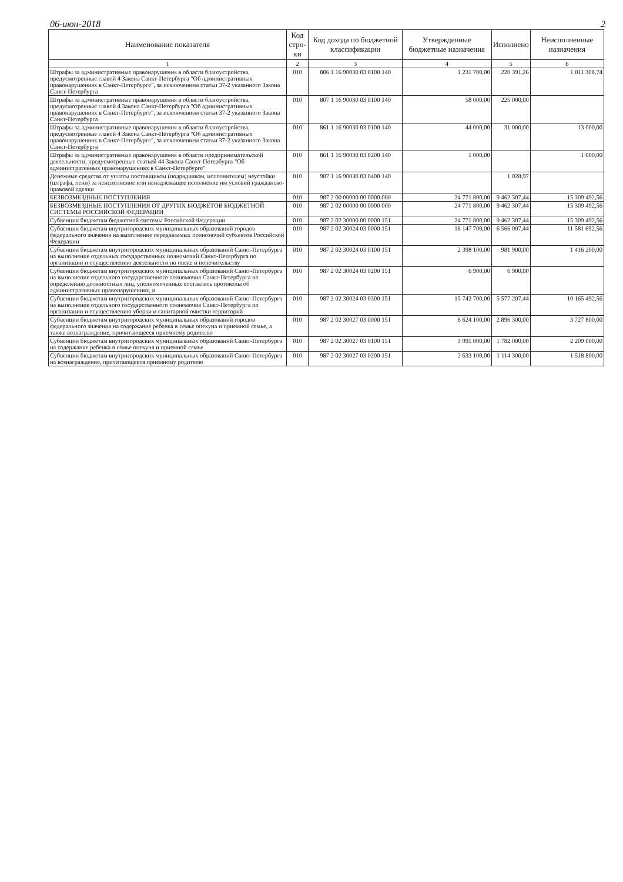06-июн-2018 2
| Наименование показателя | Код стро-ки | Код дохода по бюджетной классификации | Утвержденные бюджетные назначения | Исполнено | Неисполненные назначения |
| --- | --- | --- | --- | --- | --- |
| 1 | 2 | 3 | 4 | 5 | 6 |
| Штрафы за административные правонарушения в области благоустройства, предусмотренные главой 4 Закона Санкт-Петербурга "Об административных правонарушениях в Санкт-Петербурге", за исключением статьи 37-2 указанного Закона Санкт-Петербурга | 010 | 806 1 16 90030 03 0100 140 | 1 231 700,00 | 220 391,26 | 1 011 308,74 |
| Штрафы за административные правонарушения в области благоустройства, предусмотренные главой 4 Закона Санкт-Петербурга "Об административных правонарушениях в Санкт-Петербурге", за исключением статьи 37-2 указанного Закона Санкт-Петербурга | 010 | 807 1 16 90030 03 0100 140 | 58 000,00 | 225 000,00 | |
| Штрафы за административные правонарушения в области благоустройства, предусмотренные главой 4 Закона Санкт-Петербурга "Об административных правонарушениях в Санкт-Петербурге", за исключением статьи 37-2 указанного Закона Санкт-Петербурга | 010 | 861 1 16 90030 03 0100 140 | 44 000,00 | 31 000,00 | 13 000,00 |
| Штрафы за административные правонарушения в области предпринимательской деятельности, предусмотренные статьей 44 Закона Санкт-Петербурга "Об административных правонарушениях в Санкт-Петербурге" | 010 | 861 1 16 90030 03 0200 140 | 1 000,00 | | 1 000,00 |
| Денежные средства от уплаты поставщиком (подрядчиком, исполнителем) неустойки (штрафа, пени) за неисполнение или ненадлежащее исполнение им условий гражданско-правовой сделки | 010 | 987 1 16 90030 03 0400 140 | | 1 028,97 | |
| БЕЗВОЗМЕЗДНЫЕ ПОСТУПЛЕНИЯ | 010 | 987 2 00 00000 00 0000 000 | 24 771 800,00 | 9 462 307,44 | 15 309 492,56 |
| БЕЗВОЗМЕЗДНЫЕ ПОСТУПЛЕНИЯ ОТ ДРУГИХ БЮДЖЕТОВ БЮДЖЕТНОЙ СИСТЕМЫ РОССИЙСКОЙ ФЕДЕРАЦИИ | 010 | 987 2 02 00000 00 0000 000 | 24 771 800,00 | 9 462 307,44 | 15 309 492,56 |
| Субвенции бюджетам бюджетной системы Российской Федерации | 010 | 987 2 02 30000 00 0000 151 | 24 771 800,00 | 9 462 307,44 | 15 309 492,56 |
| Субвенции бюджетам внутригородских муниципальных образований городов федерального значения на выполнение передаваемых полномочий субъектов Российской Федерации | 010 | 987 2 02 30024 03 0000 151 | 18 147 700,00 | 6 566 007,44 | 11 581 692,56 |
| Субвенции бюджетам внутригородских муниципальных образований Санкт-Петербурга на выполнение отдельных государственных полномочий Санкт-Петербурга по организации и осуществлению деятельности по опеке и попечительству | 010 | 987 2 02 30024 03 0100 151 | 2 398 100,00 | 981 900,00 | 1 416 200,00 |
| Субвенции бюджетам внутригородских муниципальных образований Санкт-Петербурга на выполнение отдельного государственного полномочия Санкт-Петербурга по определению должностных лиц, уполномоченных составлять протоколы об административных правонарушениях, и | 010 | 987 2 02 30024 03 0200 151 | 6 900,00 | 6 900,00 | |
| Субвенции бюджетам внутригородских муниципальных образований Санкт-Петербурга на выполнение отдельного государственного полномочия Санкт-Петербурга по организации и осуществлению уборки и санитарной очистки территорий | 010 | 987 2 02 30024 03 0300 151 | 15 742 700,00 | 5 577 207,44 | 10 165 492,56 |
| Субвенции бюджетам внутригородских муниципальных образований городов федерального значения на содержание ребенка в семье опекуна и приемной семье, а также вознаграждение, причитающееся приемному родителю | 010 | 987 2 02 30027 03 0000 151 | 6 624 100,00 | 2 896 300,00 | 3 727 800,00 |
| Субвенции бюджетам внутригородских муниципальных образований Санкт-Петербурга на содержание ребенка в семье опекуна и приемной семье | 010 | 987 2 02 30027 03 0100 151 | 3 991 000,00 | 1 782 000,00 | 2 209 000,00 |
| Субвенции бюджетам внутригородских муниципальных образований Санкт-Петербурга на вознаграждение, причитающееся приемному родителю | 010 | 987 2 02 30027 03 0200 151 | 2 633 100,00 | 1 114 300,00 | 1 518 800,00 |